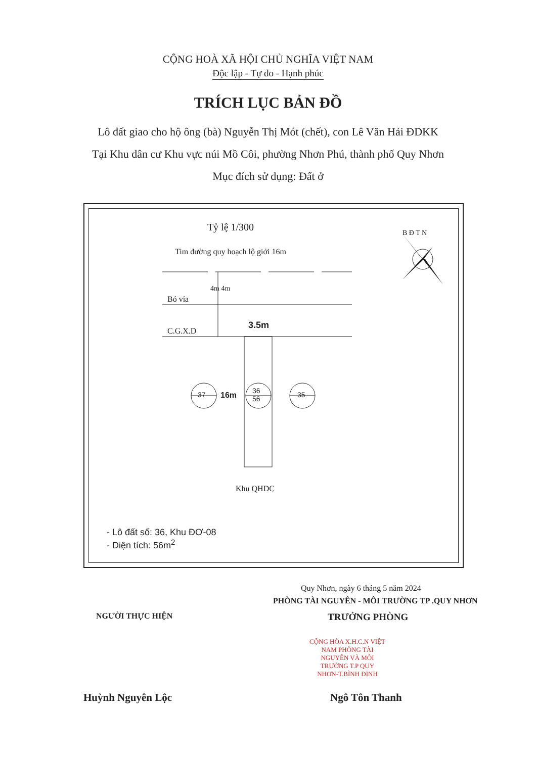CỘNG HOÀ XÃ HỘI CHỦ NGHĨA VIỆT NAM
Độc lập - Tự do - Hạnh phúc
TRÍCH LỤC BẢN ĐỒ
Lô đất giao cho hộ ông (bà) Nguyễn Thị Mót (chết), con Lê Văn Hải ĐDKK
Tại Khu dân cư Khu vực núi Mồ Côi, phường Nhơn Phú, thành phố Quy Nhơn
Mục đích sử dụng: Đất ở
Tỷ lệ 1/300
Tim đường quy hoạch lộ giới 16m
Bó vỉa
C.G.X.D
4m 4m
3.5m
37 16m
36
56
35
B Đ T N
Khu QHDC
- Lô đất số: 36, Khu ĐƠ-08
- Diện tích: 56m<sup>2</sup>
Quy Nhơn, ngày 6 tháng 5 năm 2024
PHÒNG TÀI NGUYÊN - MÔI TRƯỜNG TP .QUY NHƠN
NGƯỜI THỰC HIỆN TRƯỞNG PHÒNG
CỘNG HÒA X.H.C.N VIỆT NAM PHÒNG TÀI NGUYÊN VÀ MÔI TRƯỜNG T.P QUY NHƠN-T.BÌNH ĐỊNH
Huỳnh Nguyên Lộc Ngô Tôn Thanh